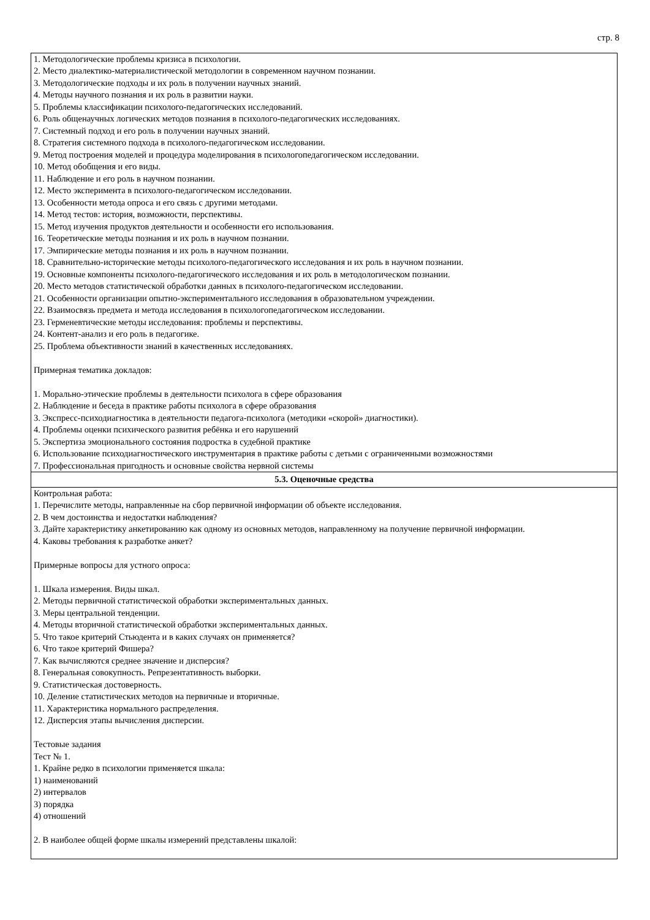стр. 8
| 1. Методологические проблемы кризиса в психологии. 2. Место диалектико-материалистической методологии в современном научном познании. 3. Методологические подходы и их роль в получении научных знаний. 4. Методы научного познания и их роль в развитии науки. 5. Проблемы классификации психолого-педагогических исследований. 6. Роль общенаучных логических методов познания в психолого-педагогических исследованиях. 7. Системный подход и его роль в получении научных знаний. 8. Стратегия системного подхода в психолого-педагогическом исследовании. 9. Метод построения моделей и процедура моделирования в психологопедагогическом исследовании. 10. Метод обобщения и его виды. 11. Наблюдение и его роль в научном познании. 12. Место эксперимента в психолого-педагогическом исследовании. 13. Особенности метода опроса и его связь с другими методами. 14. Метод тестов: история, возможности, перспективы. 15. Метод изучения продуктов деятельности и особенности его использования. 16. Теоретические методы познания и их роль в научном познании. 17. Эмпирические методы познания и их роль в научном познании. 18. Сравнительно-исторические методы психолого-педагогического исследования и их роль в научном познании. 19. Основные компоненты психолого-педагогического исследования и их роль в методологическом познании. 20. Место методов статистической обработки данных в психолого-педагогическом исследовании. 21. Особенности организации опытно-экспериментального исследования в образовательном учреждении. 22. Взаимосвязь предмета и метода исследования в психологопедагогическом исследовании. 23. Герменевтические методы исследования: проблемы и перспективы. 24. Контент-анализ и его роль в педагогике. 25. Проблема объективности знаний в качественных исследованиях. Примерная тематика докладов: 1. Морально-этические проблемы в деятельности психолога в сфере образования 2. Наблюдение и беседа в практике работы психолога в сфере образования 3. Экспресс-психодиагностика в деятельности педагога-психолога (методики «скорой» диагностики). 4. Проблемы оценки психического развития ребёнка и его нарушений 5. Экспертиза эмоционального состояния подростка в судебной практике 6. Использование психодиагностического инструментария в практике работы с детьми с ограниченными возможностями 7. Профессиональная пригодность и основные свойства нервной системы |
| 5.3. Оценочные средства |
| Контрольная работа: 1. Перечислите методы, направленные на сбор первичной информации об объекте исследования. 2. В чем достоинства и недостатки наблюдения? 3. Дайте характеристику анкетированию как одному из основных методов, направленному на получение первичной информации. 4. Каковы требования к разработке анкет? Примерные вопросы для устного опроса: 1. Шкала измерения. Виды шкал. 2. Методы первичной статистической обработки экспериментальных данных. 3. Меры центральной тенденции. 4. Методы вторичной статистической обработки экспериментальных данных. 5. Что такое критерий Стьюдента и в каких случаях он применяется? 6. Что такое критерий Фишера? 7. Как вычисляются среднее значение и дисперсия? 8. Генеральная совокупность. Репрезентативность выборки. 9. Статистическая достоверность. 10. Деление статистических методов на первичные и вторичные. 11. Характеристика нормального распределения. 12. Дисперсия этапы вычисления дисперсии. Тестовые задания Тест № 1. 1. Крайне редко в психологии применяется шкала: 1) наименований 2) интервалов 3) порядка 4) отношений 2. В наиболее общей форме шкалы измерений представлены шкалой: |